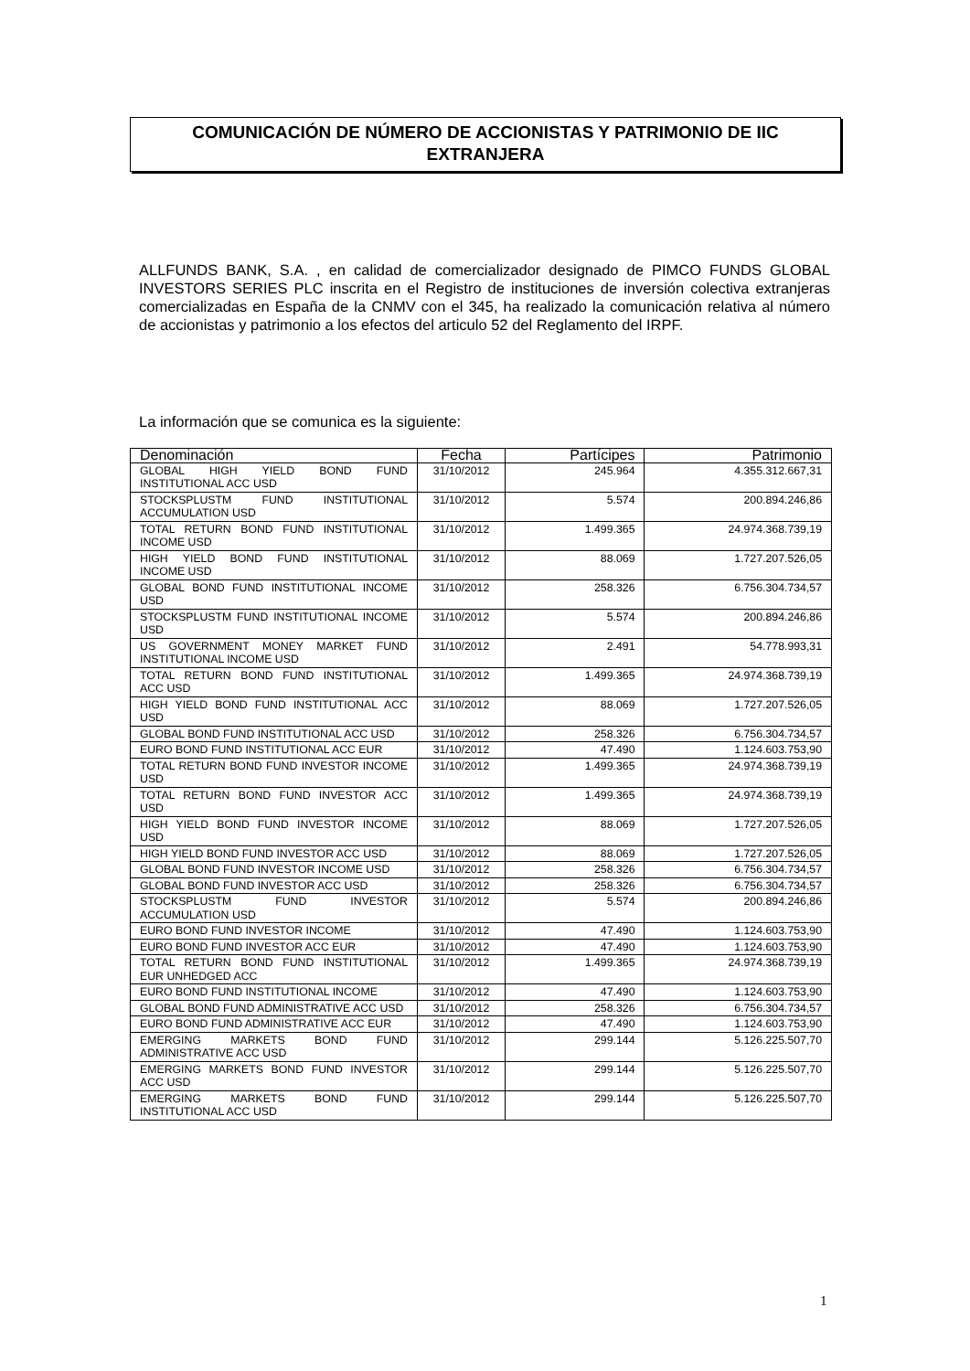COMUNICACIÓN DE NÚMERO DE ACCIONISTAS Y PATRIMONIO DE IIC
EXTRANJERA
ALLFUNDS BANK, S.A. , en calidad de comercializador designado de PIMCO FUNDS GLOBAL INVESTORS SERIES PLC inscrita en el Registro de instituciones de inversión colectiva extranjeras comercializadas en España de la CNMV con el 345, ha realizado la comunicación relativa al número de accionistas y patrimonio a los efectos del articulo 52 del Reglamento del IRPF.
La información que se comunica es la siguiente:
| Denominación | Fecha | Partícipes | Patrimonio |
| --- | --- | --- | --- |
| GLOBAL HIGH YIELD BOND FUND INSTITUTIONAL ACC USD | 31/10/2012 | 245.964 | 4.355.312.667,31 |
| STOCKSPLUSTM FUND INSTITUTIONAL ACCUMULATION USD | 31/10/2012 | 5.574 | 200.894.246,86 |
| TOTAL RETURN BOND FUND INSTITUTIONAL INCOME USD | 31/10/2012 | 1.499.365 | 24.974.368.739,19 |
| HIGH YIELD BOND FUND INSTITUTIONAL INCOME USD | 31/10/2012 | 88.069 | 1.727.207.526,05 |
| GLOBAL BOND FUND INSTITUTIONAL INCOME USD | 31/10/2012 | 258.326 | 6.756.304.734,57 |
| STOCKSPLUSTM FUND INSTITUTIONAL INCOME USD | 31/10/2012 | 5.574 | 200.894.246,86 |
| US GOVERNMENT MONEY MARKET FUND INSTITUTIONAL INCOME USD | 31/10/2012 | 2.491 | 54.778.993,31 |
| TOTAL RETURN BOND FUND INSTITUTIONAL ACC USD | 31/10/2012 | 1.499.365 | 24.974.368.739,19 |
| HIGH YIELD BOND FUND INSTITUTIONAL ACC USD | 31/10/2012 | 88.069 | 1.727.207.526,05 |
| GLOBAL BOND FUND INSTITUTIONAL ACC USD | 31/10/2012 | 258.326 | 6.756.304.734,57 |
| EURO BOND FUND INSTITUTIONAL ACC EUR | 31/10/2012 | 47.490 | 1.124.603.753,90 |
| TOTAL RETURN BOND FUND INVESTOR INCOME USD | 31/10/2012 | 1.499.365 | 24.974.368.739,19 |
| TOTAL RETURN BOND FUND INVESTOR ACC USD | 31/10/2012 | 1.499.365 | 24.974.368.739,19 |
| HIGH YIELD BOND FUND INVESTOR INCOME USD | 31/10/2012 | 88.069 | 1.727.207.526,05 |
| HIGH YIELD BOND FUND INVESTOR ACC USD | 31/10/2012 | 88.069 | 1.727.207.526,05 |
| GLOBAL BOND FUND INVESTOR INCOME USD | 31/10/2012 | 258.326 | 6.756.304.734,57 |
| GLOBAL BOND FUND INVESTOR ACC USD | 31/10/2012 | 258.326 | 6.756.304.734,57 |
| STOCKSPLUSTM FUND INVESTOR ACCUMULATION USD | 31/10/2012 | 5.574 | 200.894.246,86 |
| EURO BOND FUND INVESTOR INCOME | 31/10/2012 | 47.490 | 1.124.603.753,90 |
| EURO BOND FUND INVESTOR ACC EUR | 31/10/2012 | 47.490 | 1.124.603.753,90 |
| TOTAL RETURN BOND FUND INSTITUTIONAL EUR UNHEDGED ACC | 31/10/2012 | 1.499.365 | 24.974.368.739,19 |
| EURO BOND FUND INSTITUTIONAL INCOME | 31/10/2012 | 47.490 | 1.124.603.753,90 |
| GLOBAL BOND FUND ADMINISTRATIVE ACC USD | 31/10/2012 | 258.326 | 6.756.304.734,57 |
| EURO BOND FUND ADMINISTRATIVE ACC EUR | 31/10/2012 | 47.490 | 1.124.603.753,90 |
| EMERGING MARKETS BOND FUND ADMINISTRATIVE ACC USD | 31/10/2012 | 299.144 | 5.126.225.507,70 |
| EMERGING MARKETS BOND FUND INVESTOR ACC USD | 31/10/2012 | 299.144 | 5.126.225.507,70 |
| EMERGING MARKETS BOND FUND INSTITUTIONAL ACC USD | 31/10/2012 | 299.144 | 5.126.225.507,70 |
1